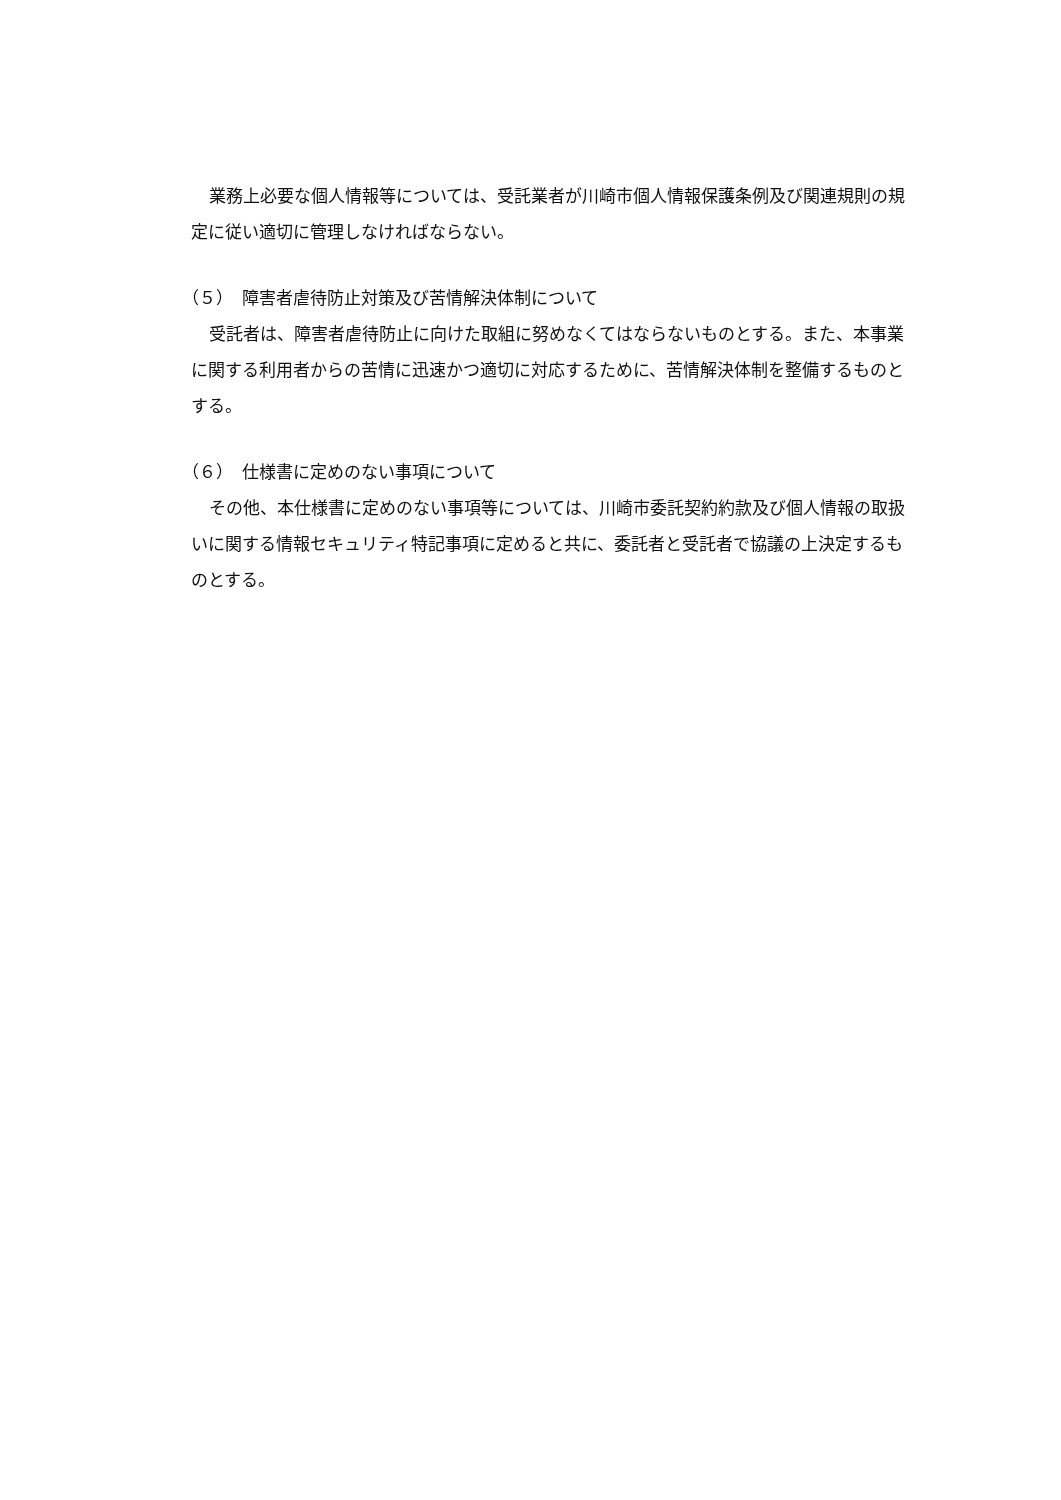業務上必要な個人情報等については、受託業者が川崎市個人情報保護条例及び関連規則の規定に従い適切に管理しなければならない。
（５）　障害者虐待防止対策及び苦情解決体制について
受託者は、障害者虐待防止に向けた取組に努めなくてはならないものとする。また、本事業に関する利用者からの苦情に迅速かつ適切に対応するために、苦情解決体制を整備するものとする。
（６）　仕様書に定めのない事項について
その他、本仕様書に定めのない事項等については、川崎市委託契約約款及び個人情報の取扱いに関する情報セキュリティ特記事項に定めると共に、委託者と受託者で協議の上決定するものとする。